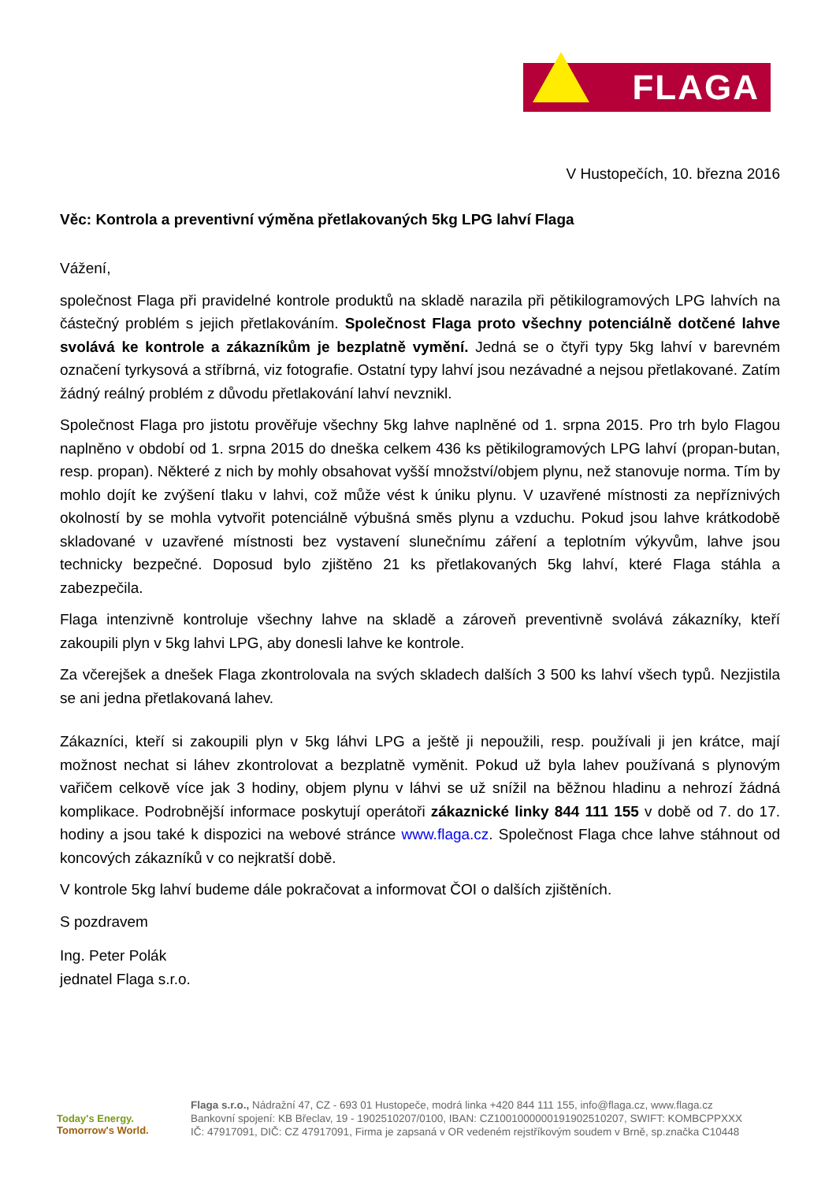FLAGA
V Hustopečích, 10. března 2016
Věc: Kontrola a preventivní výměna přetlakovaných 5kg LPG lahví Flaga
Vážení,
společnost Flaga při pravidelné kontrole produktů na skladě narazila při pětikilogramových LPG lahvích na částečný problém s jejich přetlakováním. Společnost Flaga proto všechny potenciálně dotčené lahve svolává ke kontrole a zákazníkům je bezplatně vymění. Jedná se o čtyři typy 5kg lahví v barevném označení tyrkysová a stříbrná, viz fotografie. Ostatní typy lahví jsou nezávadné a nejsou přetlakované. Zatím žádný reálný problém z důvodu přetlakování lahví nevznikl.
Společnost Flaga pro jistotu prověřuje všechny 5kg lahve naplněné od 1. srpna 2015. Pro trh bylo Flagou naplněno v období od 1. srpna 2015 do dneška celkem 436 ks pětikilogramových LPG lahví (propan-butan, resp. propan). Některé z nich by mohly obsahovat vyšší množství/objem plynu, než stanovuje norma. Tím by mohlo dojít ke zvýšení tlaku v lahvi, což může vést k úniku plynu. V uzavřené místnosti za nepříznivých okolností by se mohla vytvořit potenciálně výbušná směs plynu a vzduchu. Pokud jsou lahve krátkodobě skladované v uzavřené místnosti bez vystavení slunečnímu záření a teplotním výkyvům, lahve jsou technicky bezpečné. Doposud bylo zjištěno 21 ks přetlakovaných 5kg lahví, které Flaga stáhla a zabezpečila.
Flaga intenzivně kontroluje všechny lahve na skladě a zároveň preventivně svolává zákazníky, kteří zakoupili plyn v 5kg lahvi LPG, aby donesli lahve ke kontrole.
Za včerejšek a dnešek Flaga zkontrolovala na svých skladech dalších 3 500 ks lahví všech typů. Nezjistila se ani jedna přetlakovaná lahev.
Zákazníci, kteří si zakoupili plyn v 5kg láhvi LPG a ještě ji nepoužili, resp. používali ji jen krátce, mají možnost nechat si láhev zkontrolovat a bezplatně vyměnit. Pokud už byla lahev používaná s plynovým vařičem celkově více jak 3 hodiny, objem plynu v láhvi se už snížil na běžnou hladinu a nehrozí žádná komplikace. Podrobnější informace poskytují operátoři zákaznické linky 844 111 155 v době od 7. do 17. hodiny a jsou také k dispozici na webové stránce www.flaga.cz. Společnost Flaga chce lahve stáhnout od koncových zákazníků v co nejkratší době.
V kontrole 5kg lahví budeme dále pokračovat a informovat ČOI o dalších zjištěních.
S pozdravem
Ing. Peter Polák
jednatel Flaga s.r.o.
Today's Energy.
Tomorrow's World.
Flaga s.r.o., Nádražní 47, CZ - 693 01 Hustopeče, modrá linka +420 844 111 155, info@flaga.cz, www.flaga.cz
Bankovní spojení: KB Břeclav, 19 - 1902510207/0100, IBAN: CZ1001000000191902510207, SWIFT: KOMBCPPXXX
IČ: 47917091, DIČ: CZ 47917091, Firma je zapsaná v OR vedeném rejstříkovým soudem v Brně, sp.značka C10448